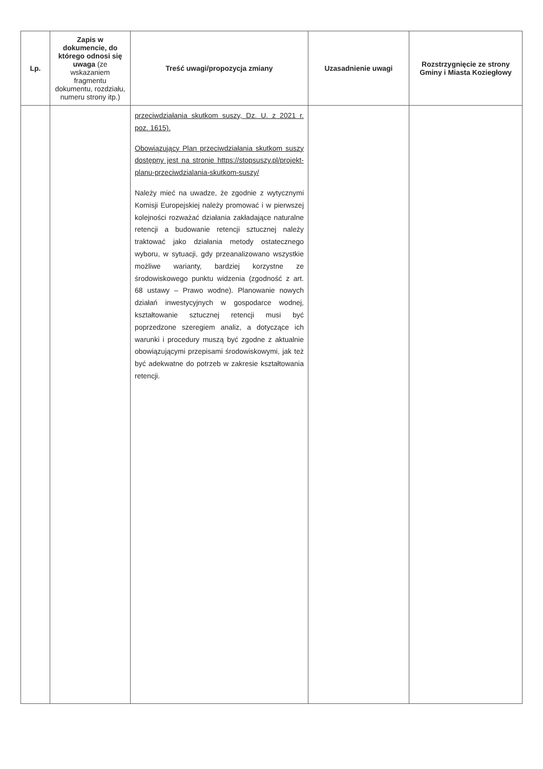| Lp. | Zapis w dokumencie, do którego odnosi się uwaga (ze wskazaniem fragmentu dokumentu, rozdziału, numeru strony itp.) | Treść uwagi/propozycja zmiany | Uzasadnienie uwagi | Rozstrzygnięcie ze strony Gminy i Miasta Koziegłowy |
| --- | --- | --- | --- | --- |
| | | przeciwdziałania skutkom suszy, Dz. U. z 2021 r. poz. 1615). Obowiązujący Plan przeciwdziałania skutkom suszy dostępny jest na stronie https://stopsuszy.pl/projekt-planu-przeciwdzialania-skutkom-suszy/ Należy mieć na uwadze, że zgodnie z wytycznymi Komisji Europejskiej należy promować i w pierwszej kolejności rozważać działania zakładające naturalne retencji a budowanie retencji sztucznej należy traktować jako działania metody ostatecznego wyboru, w sytuacji, gdy przeanalizowano wszystkie możliwe warianty, bardziej korzystne ze środowiskowego punktu widzenia (zgodność z art. 68 ustawy – Prawo wodne). Planowanie nowych działań inwestycyjnych w gospodarce wodnej, kształtowanie sztucznej retencji musi być poprzedzone szeregiem analiz, a dotyczące ich warunki i procedury muszą być zgodne z aktualnie obowiązującymi przepisami środowiskowymi, jak też być adekwatne do potrzeb w zakresie kształtowania retencji. | | |